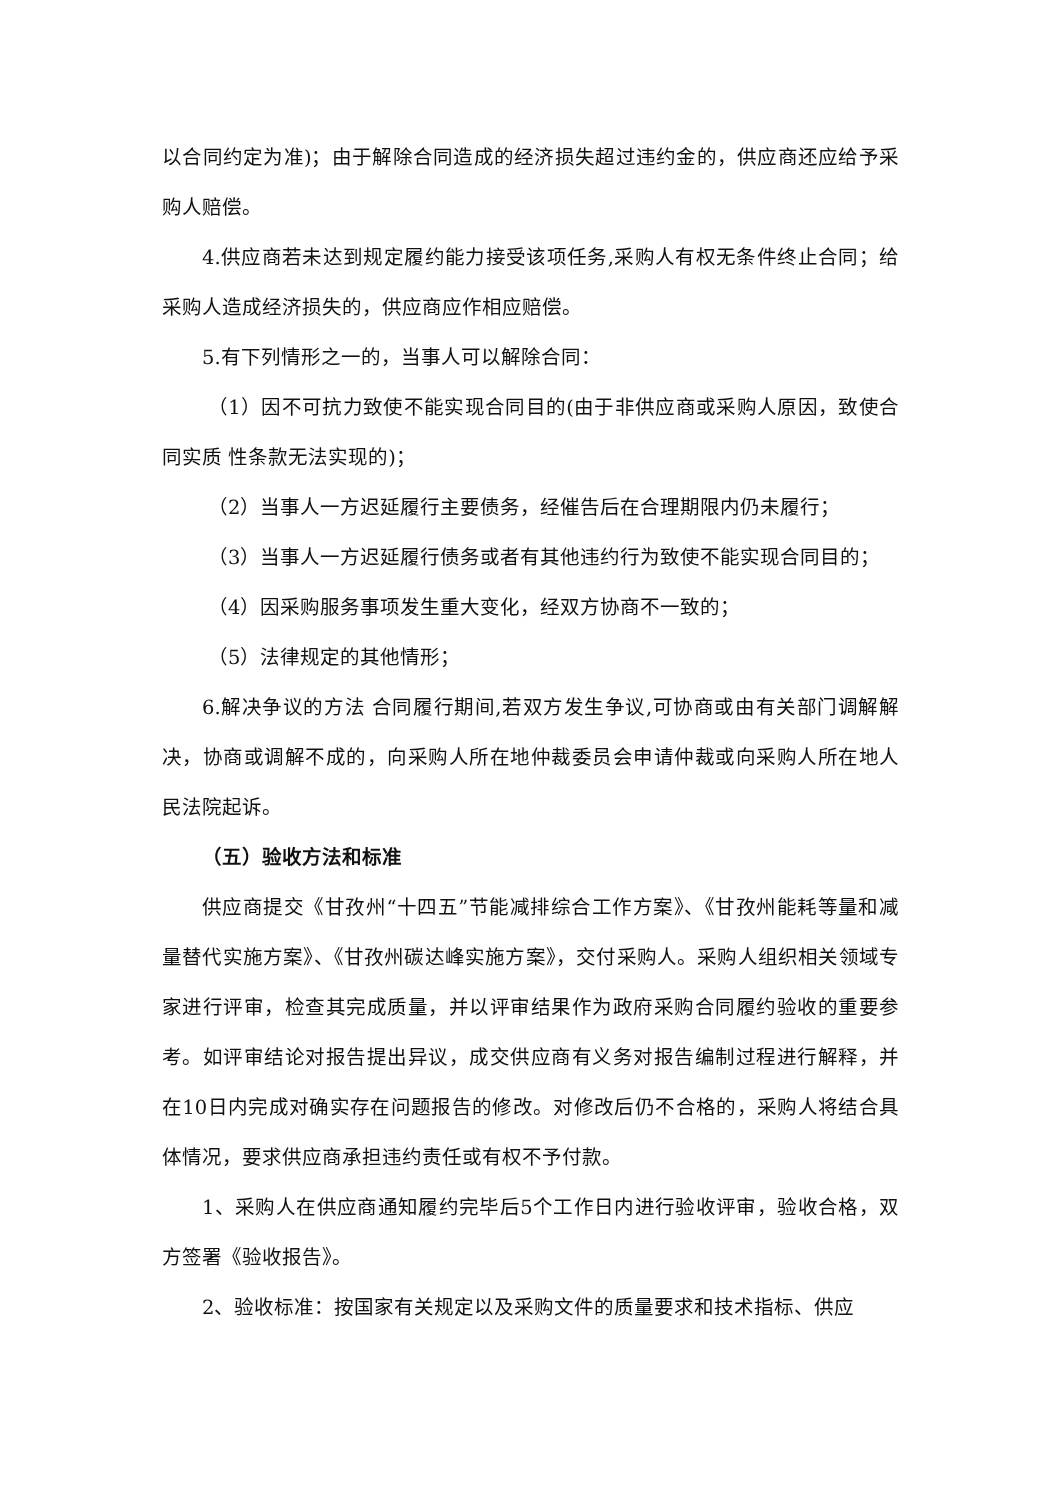以合同约定为准)；由于解除合同造成的经济损失超过违约金的，供应商还应给予采购人赔偿。
4.供应商若未达到规定履约能力接受该项任务,采购人有权无条件终止合同；给采购人造成经济损失的，供应商应作相应赔偿。
5.有下列情形之一的，当事人可以解除合同：
（1）因不可抗力致使不能实现合同目的(由于非供应商或采购人原因，致使合同实质 性条款无法实现的)；
（2）当事人一方迟延履行主要债务，经催告后在合理期限内仍未履行；
（3）当事人一方迟延履行债务或者有其他违约行为致使不能实现合同目的；
（4）因采购服务事项发生重大变化，经双方协商不一致的；
（5）法律规定的其他情形；
6.解决争议的方法 合同履行期间,若双方发生争议,可协商或由有关部门调解解决，协商或调解不成的，向采购人所在地仲裁委员会申请仲裁或向采购人所在地人民法院起诉。
（五）验收方法和标准
供应商提交《甘孜州“十四五”节能减排综合工作方案》、《甘孜州能耗等量和减量替代实施方案》、《甘孜州碳达峰实施方案》，交付采购人。采购人组织相关领域专家进行评审，检查其完成质量，并以评审结果作为政府采购合同履约验收的重要参考。如评审结论对报告提出异议，成交供应商有义务对报告编制过程进行解释，并在10日内完成对确实存在问题报告的修改。对修改后仍不合格的，采购人将结合具体情况，要求供应商承担违约责任或有权不予付款。
1、采购人在供应商通知履约完毕后5个工作日内进行验收评审，验收合格，双方签署《验收报告》。
2、验收标准：按国家有关规定以及采购文件的质量要求和技术指标、供应